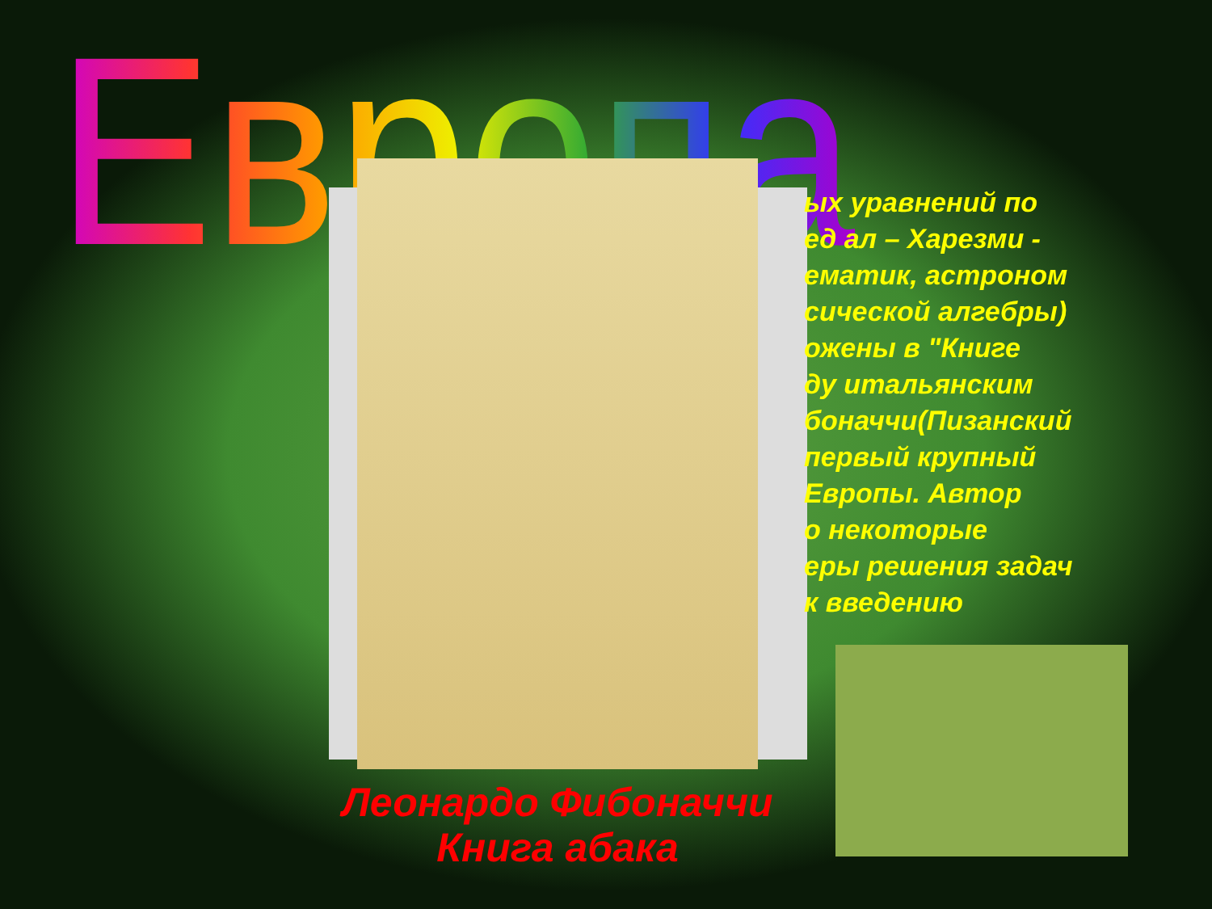Европа
ых уравнений по
ед ал – Харезми -
ематик, астроном
сической алгебры)
ожены в "Книге
ду итальянским
боначчи(Пизанский
первый крупный
Европы. Автор
о некоторые
еры решения задач
к введению
Леонардо Фибоначчи
Книга абака